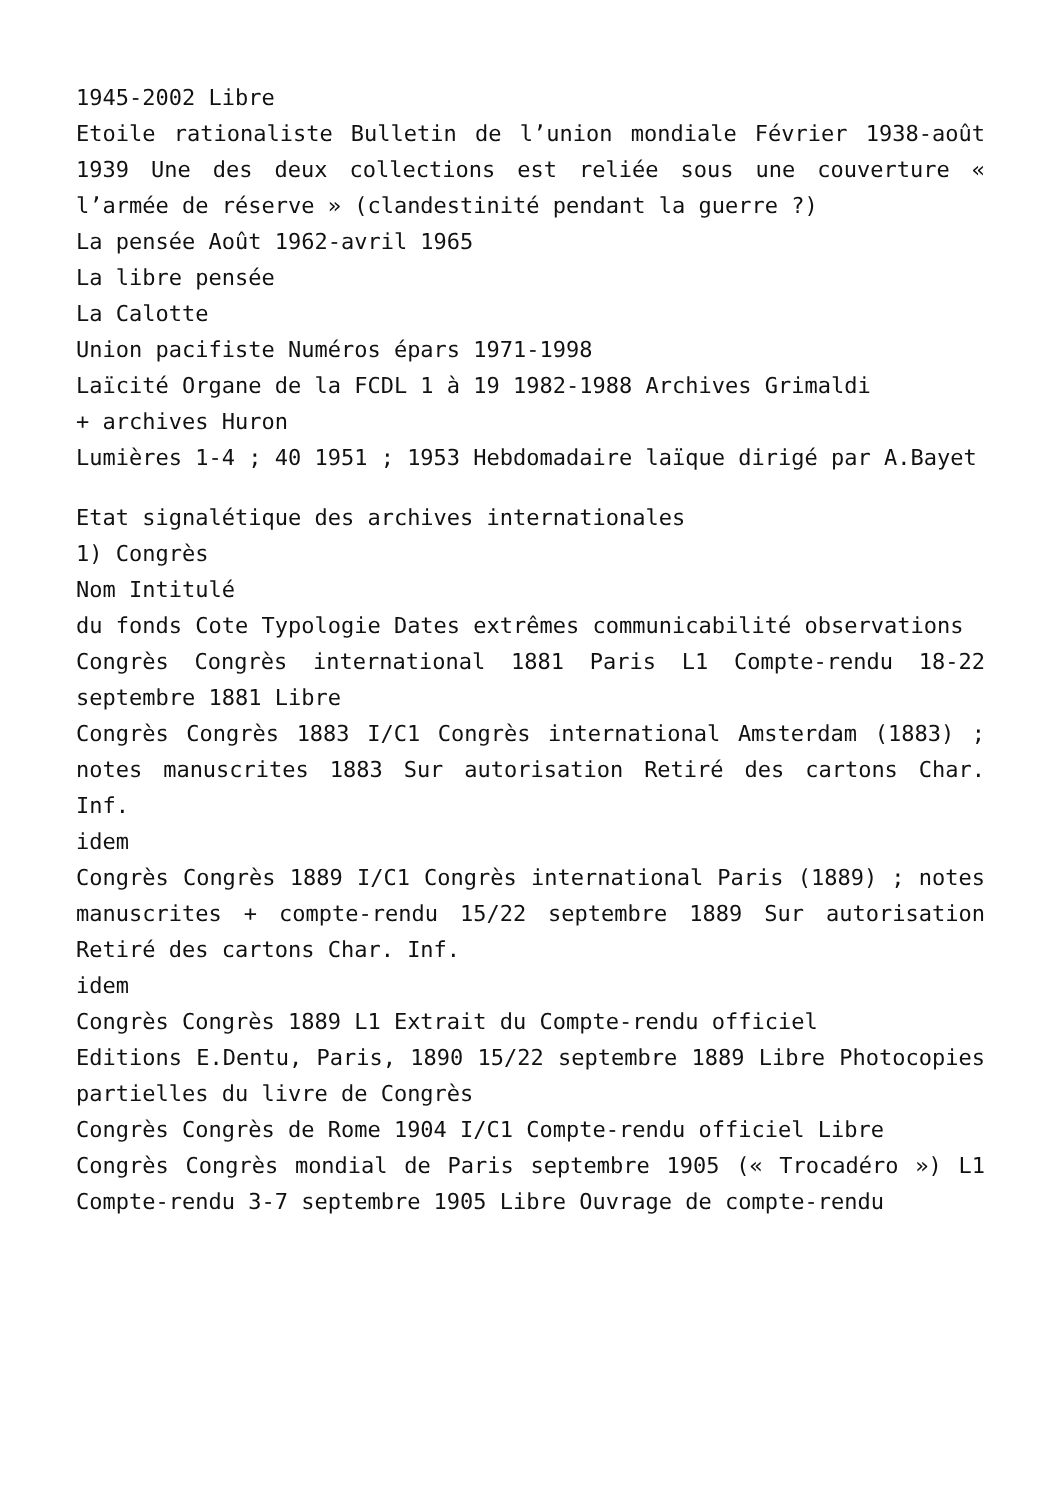1945-2002 Libre
Etoile rationaliste Bulletin de l’union mondiale Février 1938-août 1939 Une des deux collections est reliée sous une couverture « l’armée de réserve » (clandestinité pendant la guerre ?)
La pensée Août 1962-avril 1965
La libre pensée
La Calotte
Union pacifiste Numéros épars 1971-1998
Laïcité Organe de la FCDL 1 à 19 1982-1988 Archives Grimaldi
+ archives Huron
Lumières 1-4 ; 40 1951 ; 1953 Hebdomadaire laïque dirigé par A.Bayet
Etat signalétique des archives internationales
1) Congrès
Nom Intitulé
du fonds Cote Typologie Dates extrêmes communicabilité observations
Congrès Congrès international 1881 Paris L1 Compte-rendu 18-22 septembre 1881 Libre
Congrès Congrès 1883 I/C1 Congrès international Amsterdam (1883) ; notes manuscrites 1883 Sur autorisation Retiré des cartons Char. Inf.
idem
Congrès Congrès 1889 I/C1 Congrès international Paris (1889) ; notes manuscrites + compte-rendu 15/22 septembre 1889 Sur autorisation Retiré des cartons Char. Inf.
idem
Congrès Congrès 1889 L1 Extrait du Compte-rendu officiel
Editions E.Dentu, Paris, 1890 15/22 septembre 1889 Libre Photocopies partielles du livre de Congrès
Congrès Congrès de Rome 1904 I/C1 Compte-rendu officiel Libre
Congrès Congrès mondial de Paris septembre 1905 (« Trocadéro ») L1 Compte-rendu 3-7 septembre 1905 Libre Ouvrage de compte-rendu